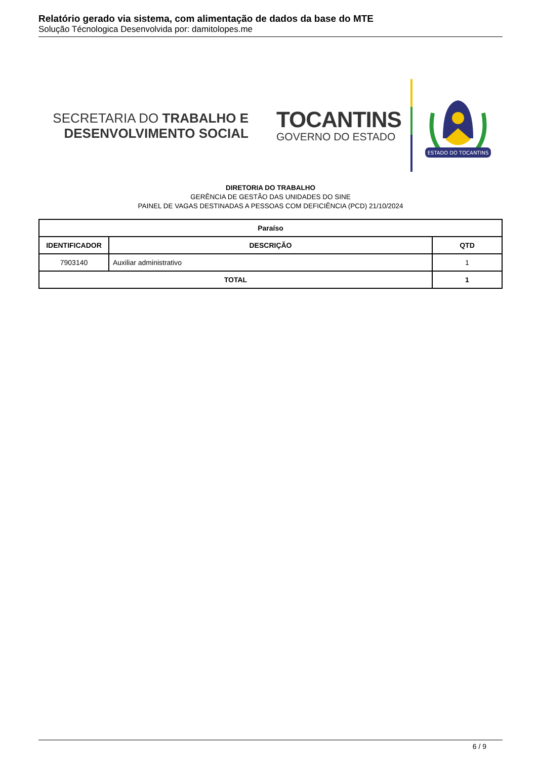Relatório gerado via sistema, com alimentação de dados da base do MTE
Solução Técnologica Desenvolvida por: damitolopes.me
SECRETARIA DO TRABALHO E
DESENVOLVIMENTO SOCIAL
TOCANTINS
GOVERNO DO ESTADO
ESTADO DO TOCANTINS
DIRETORIA DO TRABALHO
GERÊNCIA DE GESTÃO DAS UNIDADES DO SINE
PAINEL DE VAGAS DESTINADAS A PESSOAS COM DEFICIÊNCIA (PCD) 21/10/2024
| Paraíso | | |
| --- | --- | --- |
| IDENTIFICADOR | DESCRIÇÃO | QTD |
| 7903140 | Auxiliar administrativo | 1 |
| TOTAL | | 1 |
6 / 9